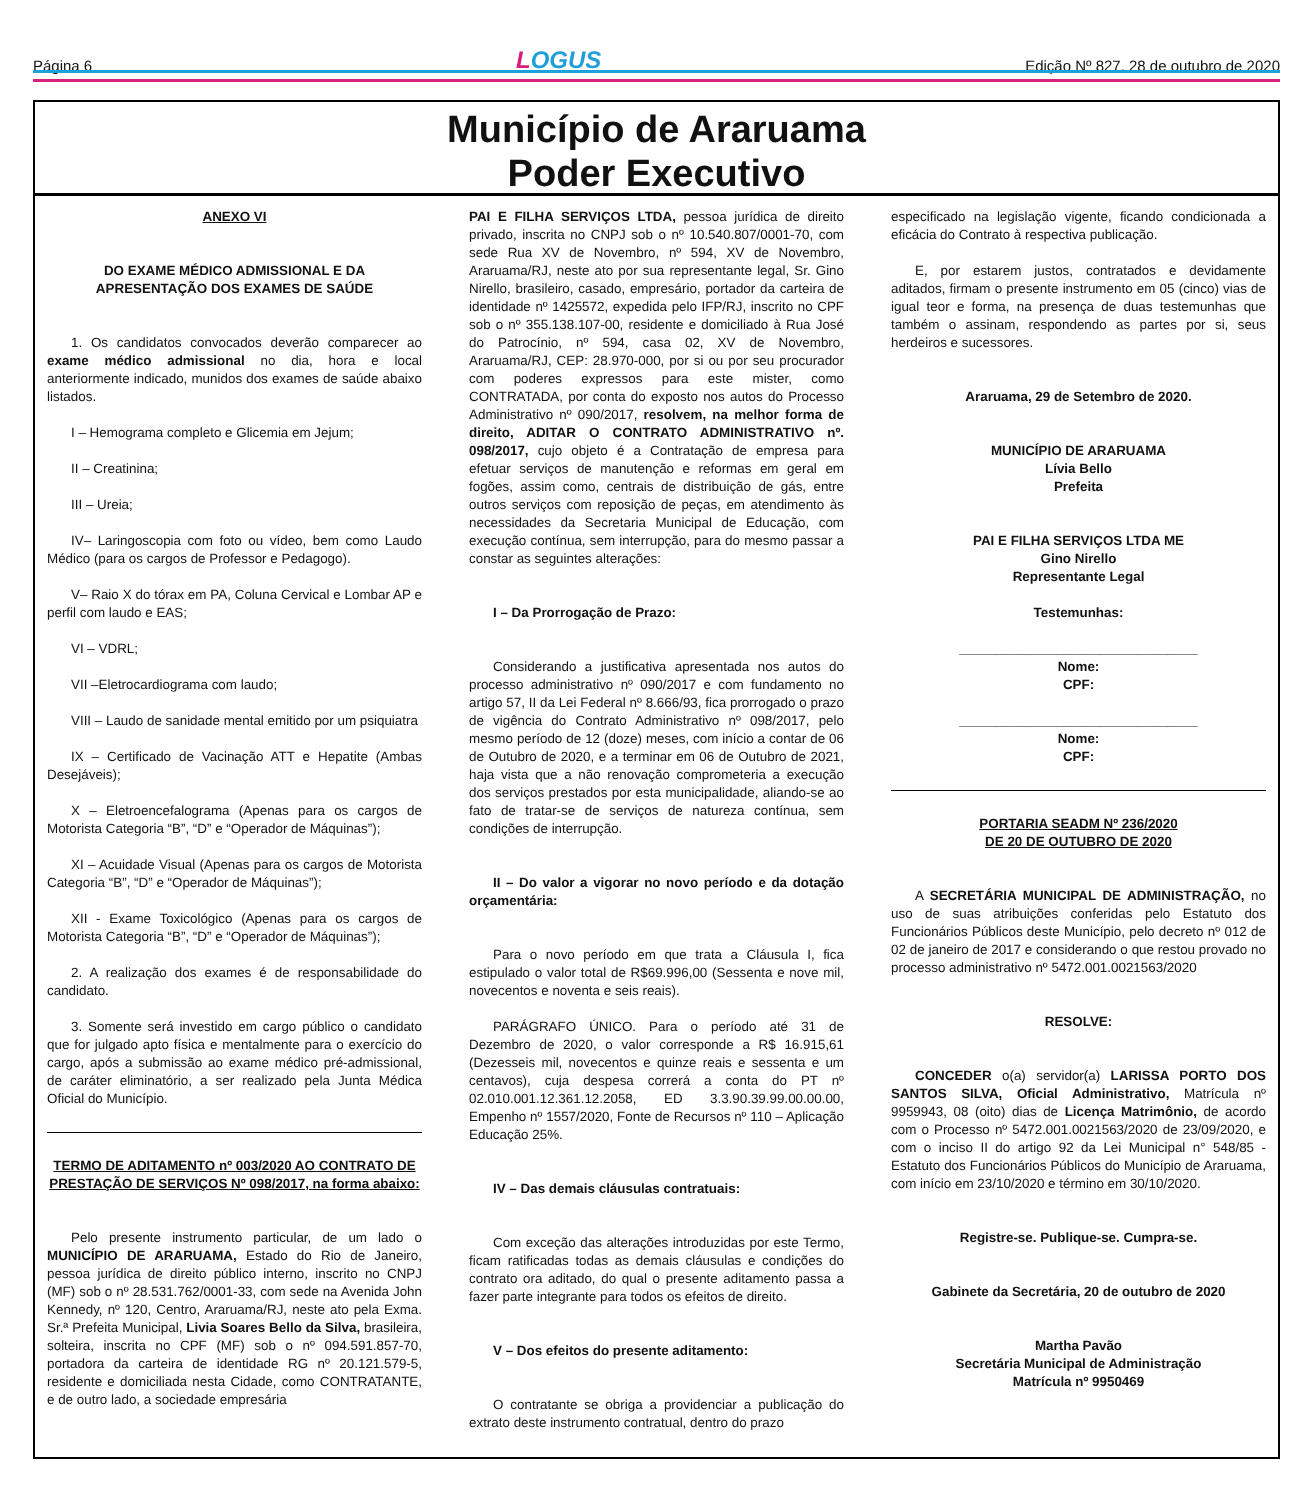Página 6
LOGUS
Edição Nº 827, 28 de outubro de 2020
Município de Araruama
Poder Executivo
ANEXO VI
DO EXAME MÉDICO ADMISSIONAL E DA APRESENTAÇÃO DOS EXAMES DE SAÚDE
1. Os candidatos convocados deverão comparecer ao exame médico admissional no dia, hora e local anteriormente indicado, munidos dos exames de saúde abaixo listados.
I – Hemograma completo e Glicemia em Jejum;
II – Creatinina;
III – Ureia;
IV– Laringoscopia com foto ou vídeo, bem como Laudo Médico (para os cargos de Professor e Pedagogo).
V– Raio X do tórax em PA, Coluna Cervical e Lombar AP e perfil com laudo e EAS;
VI – VDRL;
VII –Eletrocardiograma com laudo;
VIII – Laudo de sanidade mental emitido por um psiquiatra
IX – Certificado de Vacinação ATT e Hepatite (Ambas Desejáveis);
X – Eletroencefalograma (Apenas para os cargos de Motorista Categoria “B”, “D” e “Operador de Máquinas”);
XI – Acuidade Visual (Apenas para os cargos de Motorista Categoria “B”, “D” e “Operador de Máquinas”);
XII - Exame Toxicológico (Apenas para os cargos de Motorista Categoria “B”, “D” e “Operador de Máquinas”);
2. A realização dos exames é de responsabilidade do candidato.
3. Somente será investido em cargo público o candidato que for julgado apto física e mentalmente para o exercício do cargo, após a submissão ao exame médico pré-admissional, de caráter eliminatório, a ser realizado pela Junta Médica Oficial do Município.
TERMO DE ADITAMENTO nº 003/2020 AO CONTRATO DE PRESTAÇÃO DE SERVIÇOS Nº 098/2017, na forma abaixo:
Pelo presente instrumento particular, de um lado o MUNICÍPIO DE ARARUAMA, Estado do Rio de Janeiro, pessoa jurídica de direito público interno, inscrito no CNPJ (MF) sob o nº 28.531.762/0001-33, com sede na Avenida John Kennedy, nº 120, Centro, Araruama/RJ, neste ato pela Exma. Sr.ª Prefeita Municipal, Livia Soares Bello da Silva, brasileira, solteira, inscrita no CPF (MF) sob o nº 094.591.857-70, portadora da carteira de identidade RG nº 20.121.579-5, residente e domiciliada nesta Cidade, como CONTRATANTE, e de outro lado, a sociedade empresária
PAI E FILHA SERVIÇOS LTDA, pessoa jurídica de direito privado, inscrita no CNPJ sob o nº 10.540.807/0001-70, com sede Rua XV de Novembro, nº 594, XV de Novembro, Araruama/RJ, neste ato por sua representante legal, Sr. Gino Nirello, brasileiro, casado, empresário, portador da carteira de identidade nº 1425572, expedida pelo IFP/RJ, inscrito no CPF sob o nº 355.138.107-00, residente e domiciliado à Rua José do Patrocínio, nº 594, casa 02, XV de Novembro, Araruama/RJ, CEP: 28.970-000, por si ou por seu procurador com poderes expressos para este mister, como CONTRATADA, por conta do exposto nos autos do Processo Administrativo nº 090/2017, resolvem, na melhor forma de direito, ADITAR O CONTRATO ADMINISTRATIVO nº. 098/2017, cujo objeto é a Contratação de empresa para efetuar serviços de manutenção e reformas em geral em fogões, assim como, centrais de distribuição de gás, entre outros serviços com reposição de peças, em atendimento às necessidades da Secretaria Municipal de Educação, com execução contínua, sem interrupção, para do mesmo passar a constar as seguintes alterações:
I – Da Prorrogação de Prazo:
Considerando a justificativa apresentada nos autos do processo administrativo nº 090/2017 e com fundamento no artigo 57, II da Lei Federal nº 8.666/93, fica prorrogado o prazo de vigência do Contrato Administrativo nº 098/2017, pelo mesmo período de 12 (doze) meses, com início a contar de 06 de Outubro de 2020, e a terminar em 06 de Outubro de 2021, haja vista que a não renovação comprometeria a execução dos serviços prestados por esta municipalidade, aliando-se ao fato de tratar-se de serviços de natureza contínua, sem condições de interrupção.
II – Do valor a vigorar no novo período e da dotação orçamentária:
Para o novo período em que trata a Cláusula I, fica estipulado o valor total de R$69.996,00 (Sessenta e nove mil, novecentos e noventa e seis reais).
PARÁGRAFO ÚNICO. Para o período até 31 de Dezembro de 2020, o valor corresponde a R$ 16.915,61 (Dezesseis mil, novecentos e quinze reais e sessenta e um centavos), cuja despesa correrá a conta do PT nº 02.010.001.12.361.12.2058, ED 3.3.90.39.99.00.00.00, Empenho nº 1557/2020, Fonte de Recursos nº 110 – Aplicação Educação 25%.
IV – Das demais cláusulas contratuais:
Com exceção das alterações introduzidas por este Termo, ficam ratificadas todas as demais cláusulas e condições do contrato ora aditado, do qual o presente aditamento passa a fazer parte integrante para todos os efeitos de direito.
V – Dos efeitos do presente aditamento:
O contratante se obriga a providenciar a publicação do extrato deste instrumento contratual, dentro do prazo
especificado na legislação vigente, ficando condicionada a eficácia do Contrato à respectiva publicação.
E, por estarem justos, contratados e devidamente aditados, firmam o presente instrumento em 05 (cinco) vias de igual teor e forma, na presença de duas testemunhas que também o assinam, respondendo as partes por si, seus herdeiros e sucessores.
Araruama, 29 de Setembro de 2020.
MUNICÍPIO DE ARARUAMA
Lívia Bello
Prefeita
PAI E FILHA SERVIÇOS LTDA ME
Gino Nirello
Representante Legal
Testemunhas:
________________________________
Nome:
CPF:
________________________________
Nome:
CPF:
PORTARIA SEADM Nº 236/2020
DE 20 DE OUTUBRO DE 2020
A SECRETÁRIA MUNICIPAL DE ADMINISTRAÇÃO, no uso de suas atribuições conferidas pelo Estatuto dos Funcionários Públicos deste Município, pelo decreto nº 012 de 02 de janeiro de 2017 e considerando o que restou provado no processo administrativo nº 5472.001.0021563/2020
RESOLVE:
CONCEDER o(a) servidor(a) LARISSA PORTO DOS SANTOS SILVA, Oficial Administrativo, Matrícula nº 9959943, 08 (oito) dias de Licença Matrimônio, de acordo com o Processo nº 5472.001.0021563/2020 de 23/09/2020, e com o inciso II do artigo 92 da Lei Municipal n° 548/85 - Estatuto dos Funcionários Públicos do Município de Araruama, com início em 23/10/2020 e término em 30/10/2020.
Registre-se. Publique-se. Cumpra-se.
Gabinete da Secretária, 20 de outubro de 2020
Martha Pavão
Secretária Municipal de Administração
Matrícula nº 9950469